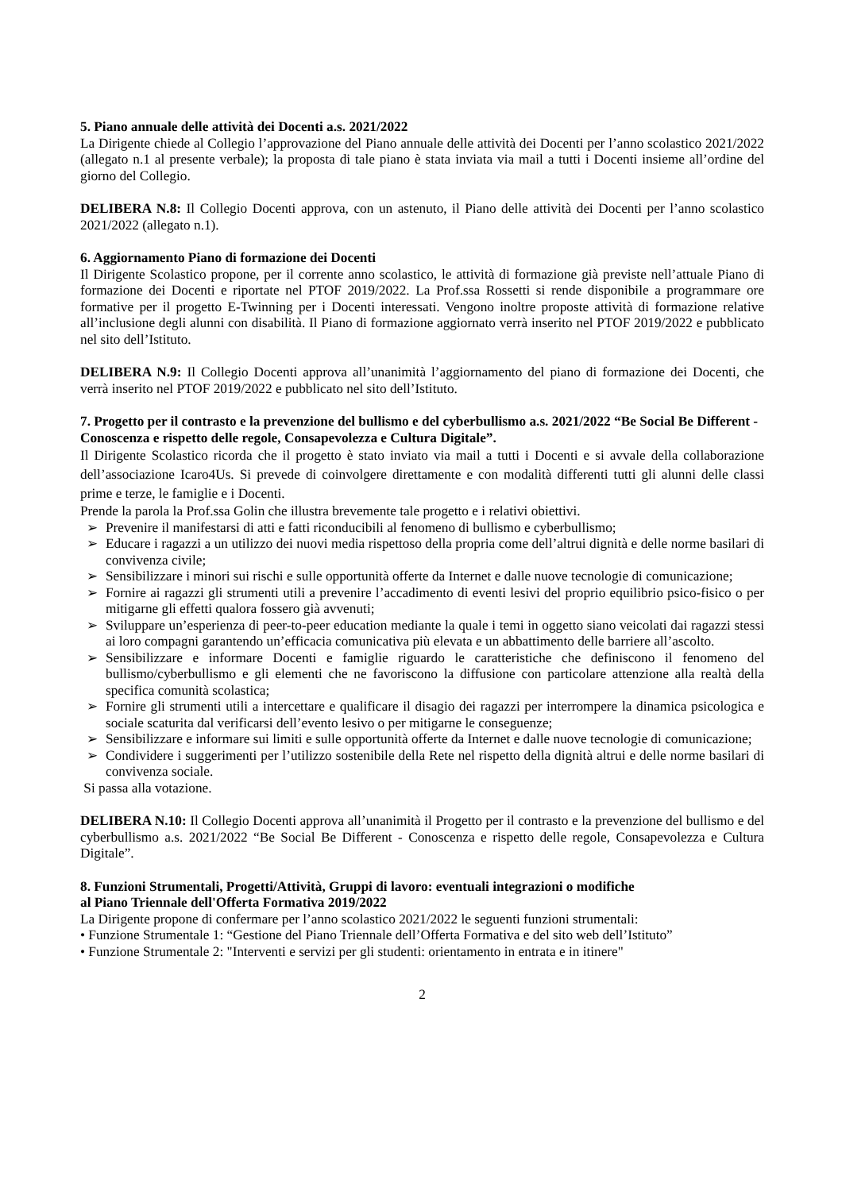5. Piano annuale delle attività dei Docenti a.s. 2021/2022
La Dirigente chiede al Collegio l’approvazione del Piano annuale delle attività dei Docenti per l’anno scolastico 2021/2022 (allegato n.1 al presente verbale); la proposta di tale piano è stata inviata via mail a tutti i Docenti insieme all’ordine del giorno del Collegio.
DELIBERA N.8: Il Collegio Docenti approva, con un astenuto, il Piano delle attività dei Docenti per l’anno scolastico 2021/2022 (allegato n.1).
6. Aggiornamento Piano di formazione dei Docenti
Il Dirigente Scolastico propone, per il corrente anno scolastico, le attività di formazione già previste nell’attuale Piano di formazione dei Docenti e riportate nel PTOF 2019/2022. La Prof.ssa Rossetti si rende disponibile a programmare ore formative per il progetto E-Twinning per i Docenti interessati. Vengono inoltre proposte attività di formazione relative all’inclusione degli alunni con disabilità. Il Piano di formazione aggiornato verrà inserito nel PTOF 2019/2022 e pubblicato nel sito dell’Istituto.
DELIBERA N.9: Il Collegio Docenti approva all’unanimità l’aggiornamento del piano di formazione dei Docenti, che verrà inserito nel PTOF 2019/2022 e pubblicato nel sito dell’Istituto.
7. Progetto per il contrasto e la prevenzione del bullismo e del cyberbullismo a.s. 2021/2022 “Be Social Be Different - Conoscenza e rispetto delle regole, Consapevolezza e Cultura Digitale”.
Il Dirigente Scolastico ricorda che il progetto è stato inviato via mail a tutti i Docenti e si avvale della collaborazione dell’associazione Icaro4Us. Si prevede di coinvolgere direttamente e con modalità differenti tutti gli alunni delle classi prime e terze, le famiglie e i Docenti.
Prende la parola la Prof.ssa Golin che illustra brevemente tale progetto e i relativi obiettivi.
➢ Prevenire il manifestarsi di atti e fatti riconducibili al fenomeno di bullismo e cyberbullismo;
➢ Educare i ragazzi a un utilizzo dei nuovi media rispettoso della propria come dell’altrui dignità e delle norme basilari di convivenza civile;
➢ Sensibilizzare i minori sui rischi e sulle opportunità offerte da Internet e dalle nuove tecnologie di comunicazione;
➢ Fornire ai ragazzi gli strumenti utili a prevenire l’accadimento di eventi lesivi del proprio equilibrio psico-fisico o per mitigarne gli effetti qualora fossero già avvenuti;
➢ Sviluppare un’esperienza di peer-to-peer education mediante la quale i temi in oggetto siano veicolati dai ragazzi stessi ai loro compagni garantendo un’efficacia comunicativa più elevata e un abbattimento delle barriere all’ascolto.
➢ Sensibilizzare e informare Docenti e famiglie riguardo le caratteristiche che definiscono il fenomeno del bullismo/cyberbullismo e gli elementi che ne favoriscono la diffusione con particolare attenzione alla realtà della specifica comunità scolastica;
➢ Fornire gli strumenti utili a intercettare e qualificare il disagio dei ragazzi per interrompere la dinamica psicologica e sociale scaturita dal verificarsi dell’evento lesivo o per mitigarne le conseguenze;
➢ Sensibilizzare e informare sui limiti e sulle opportunità offerte da Internet e dalle nuove tecnologie di comunicazione;
➢ Condividere i suggerimenti per l’utilizzo sostenibile della Rete nel rispetto della dignità altrui e delle norme basilari di convivenza sociale.
Si passa alla votazione.
DELIBERA N.10: Il Collegio Docenti approva all’unanimità il Progetto per il contrasto e la prevenzione del bullismo e del cyberbullismo a.s. 2021/2022 “Be Social Be Different - Conoscenza e rispetto delle regole, Consapevolezza e Cultura Digitale”.
8. Funzioni Strumentali, Progetti/Attività, Gruppi di lavoro: eventuali integrazioni o modifiche
al Piano Triennale dell'Offerta Formativa 2019/2022
La Dirigente propone di confermare per l’anno scolastico 2021/2022 le seguenti funzioni strumentali:
• Funzione Strumentale 1: “Gestione del Piano Triennale dell’Offerta Formativa e del sito web dell’Istituto”
• Funzione Strumentale 2: "Interventi e servizi per gli studenti: orientamento in entrata e in itinere"
2